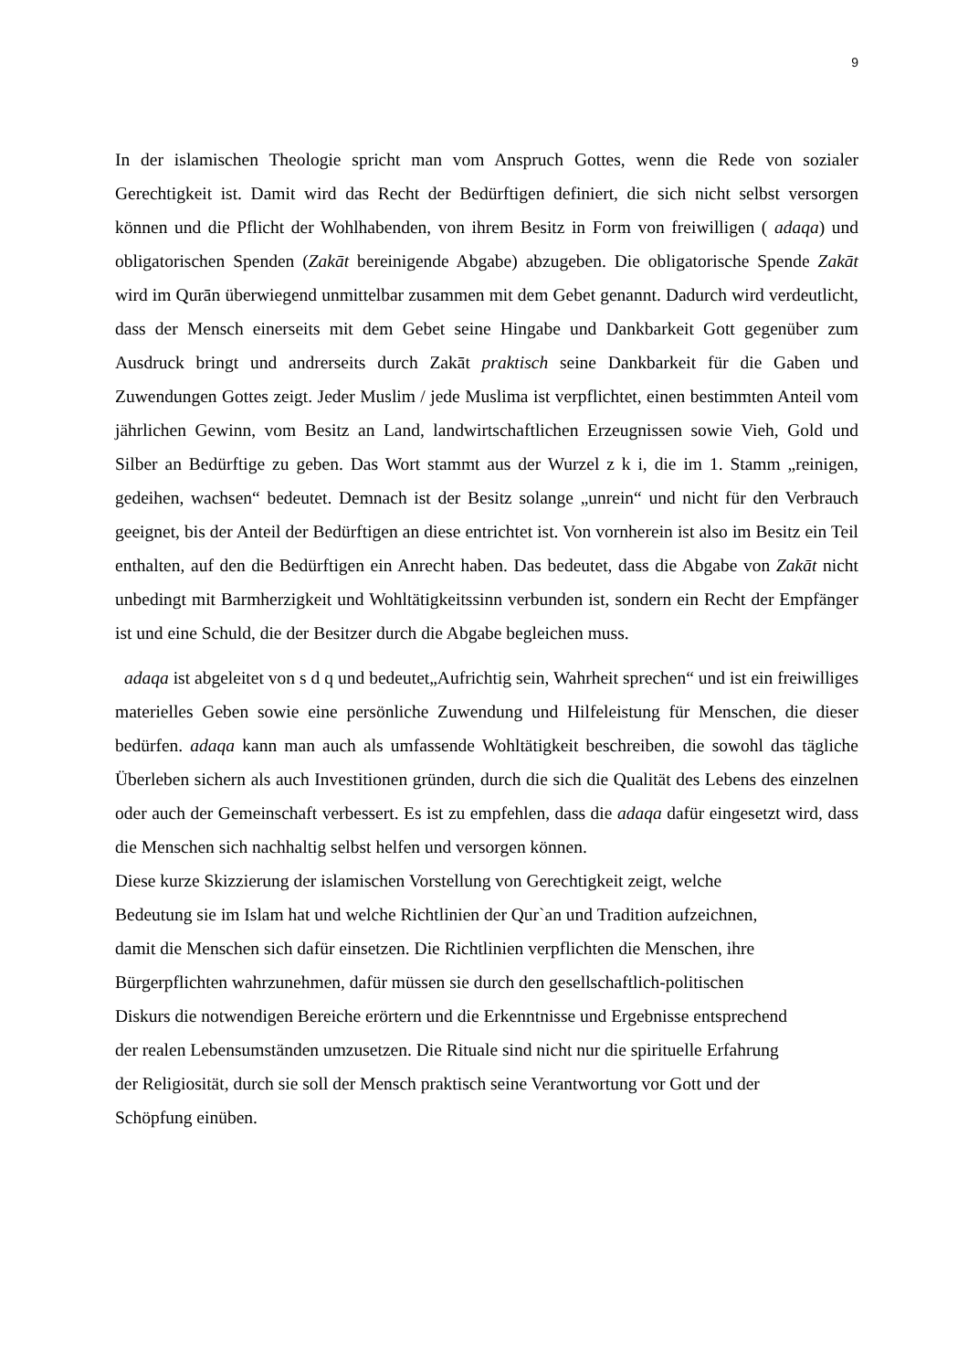9
In der islamischen Theologie spricht man vom Anspruch Gottes, wenn die Rede von sozialer Gerechtigkeit ist. Damit wird das Recht der Bedürftigen definiert, die sich nicht selbst versorgen können und die Pflicht der Wohlhabenden, von ihrem Besitz in Form von freiwilligen ( adaqa) und obligatorischen Spenden (Zakāt bereinigende Abgabe) abzugeben. Die obligatorische Spende Zakāt wird im Qurān überwiegend unmittelbar zusammen mit dem Gebet genannt. Dadurch wird verdeutlicht, dass der Mensch einerseits mit dem Gebet seine Hingabe und Dankbarkeit Gott gegenüber zum Ausdruck bringt und andrerseits durch Zakāt praktisch seine Dankbarkeit für die Gaben und Zuwendungen Gottes zeigt. Jeder Muslim / jede Muslima ist verpflichtet, einen bestimmten Anteil vom jährlichen Gewinn, vom Besitz an Land, landwirtschaftlichen Erzeugnissen sowie Vieh, Gold und Silber an Bedürftige zu geben. Das Wort stammt aus der Wurzel z k i, die im 1. Stamm „reinigen, gedeihen, wachsen“ bedeutet. Demnach ist der Besitz solange „unrein“ und nicht für den Verbrauch geeignet, bis der Anteil der Bedürftigen an diese entrichtet ist. Von vornherein ist also im Besitz ein Teil enthalten, auf den die Bedürftigen ein Anrecht haben. Das bedeutet, dass die Abgabe von Zakāt nicht unbedingt mit Barmherzigkeit und Wohltätigkeitssinn verbunden ist, sondern ein Recht der Empfänger ist und eine Schuld, die der Besitzer durch die Abgabe begleichen muss.
adaqa ist abgeleitet von s d q und bedeutet„Aufrichtig sein, Wahrheit sprechen“ und ist ein freiwilliges materielles Geben sowie eine persönliche Zuwendung und Hilfeleistung für Menschen, die dieser bedürfen. adaqa kann man auch als umfassende Wohltätigkeit beschreiben, die sowohl das tägliche Überleben sichern als auch Investitionen gründen, durch die sich die Qualität des Lebens des einzelnen oder auch der Gemeinschaft verbessert. Es ist zu empfehlen, dass die adaqa dafür eingesetzt wird, dass die Menschen sich nachhaltig selbst helfen und versorgen können.
Diese kurze Skizzierung der islamischen Vorstellung von Gerechtigkeit zeigt, welche
Bedeutung sie im Islam hat und welche Richtlinien der Qur`an und Tradition aufzeichnen,
damit die Menschen sich dafür einsetzen. Die Richtlinien verpflichten die Menschen, ihre
Bürgerpflichten wahrzunehmen, dafür müssen sie durch den gesellschaftlich-politischen
Diskurs die notwendigen Bereiche erörtern und die Erkenntnisse und Ergebnisse entsprechend
der realen Lebensumständen umzusetzen. Die Rituale sind nicht nur die spirituelle Erfahrung
der Religiosität, durch sie soll der Mensch praktisch seine Verantwortung vor Gott und der
Schöpfung einüben.